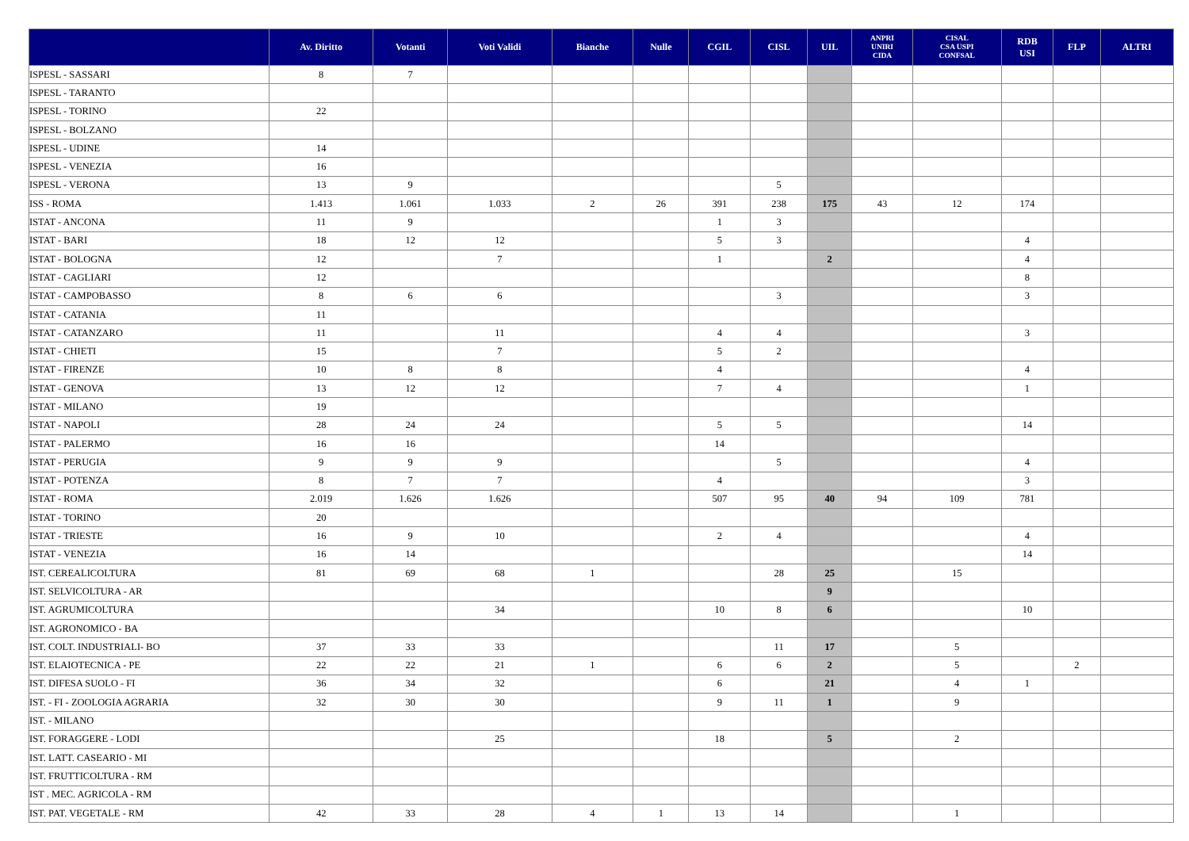| | Av. Diritto | Votanti | Voti Validi | Bianche | Nulle | CGIL | CISL | UIL | ANPRI UNIRI CIDA | CISAL CSA USPI CONFSAL | RDB USI | FLP | ALTRI |
| --- | --- | --- | --- | --- | --- | --- | --- | --- | --- | --- | --- | --- | --- |
| ISPESL - SASSARI | 8 | 7 | | | | | | | | | | | |
| ISPESL - TARANTO | | | | | | | | | | | | | |
| ISPESL - TORINO | 22 | | | | | | | | | | | | |
| ISPESL - BOLZANO | | | | | | | | | | | | | |
| ISPESL - UDINE | 14 | | | | | | | | | | | | |
| ISPESL - VENEZIA | 16 | | | | | | | | | | | | |
| ISPESL - VERONA | 13 | 9 | | | | | 5 | | | | | | |
| ISS - ROMA | 1.413 | 1.061 | 1.033 | 2 | 26 | 391 | 238 | 175 | 43 | 12 | 174 | | |
| ISTAT - ANCONA | 11 | 9 | | | | 1 | 3 | | | | | | |
| ISTAT - BARI | 18 | 12 | 12 | | | 5 | 3 | | | | 4 | | |
| ISTAT - BOLOGNA | 12 | | 7 | | | 1 | | 2 | | | 4 | | |
| ISTAT - CAGLIARI | 12 | | | | | | | | | | 8 | | |
| ISTAT - CAMPOBASSO | 8 | 6 | 6 | | | | 3 | | | | 3 | | |
| ISTAT - CATANIA | 11 | | | | | | | | | | | | |
| ISTAT - CATANZARO | 11 | | 11 | | | 4 | 4 | | | | 3 | | |
| ISTAT - CHIETI | 15 | | 7 | | | 5 | 2 | | | | | | |
| ISTAT - FIRENZE | 10 | 8 | 8 | | | 4 | | | | | 4 | | |
| ISTAT - GENOVA | 13 | 12 | 12 | | | 7 | 4 | | | | 1 | | |
| ISTAT - MILANO | 19 | | | | | | | | | | | | |
| ISTAT - NAPOLI | 28 | 24 | 24 | | | 5 | 5 | | | | 14 | | |
| ISTAT - PALERMO | 16 | 16 | | | | 14 | | | | | | | |
| ISTAT - PERUGIA | 9 | 9 | 9 | | | | 5 | | | | 4 | | |
| ISTAT - POTENZA | 8 | 7 | 7 | | | 4 | | | | | 3 | | |
| ISTAT - ROMA | 2.019 | 1.626 | 1.626 | | | 507 | 95 | 40 | 94 | 109 | 781 | | |
| ISTAT - TORINO | 20 | | | | | | | | | | | | |
| ISTAT - TRIESTE | 16 | 9 | 10 | | | 2 | 4 | | | | 4 | | |
| ISTAT - VENEZIA | 16 | 14 | | | | | | | | | 14 | | |
| IST. CEREALICOLTURA | 81 | 69 | 68 | 1 | | | 28 | 25 | | 15 | | | |
| IST. SELVICOLTURA - AR | | | | | | | | 9 | | | | | |
| IST. AGRUMICOLTURA | | | 34 | | | 10 | 8 | 6 | | | 10 | | |
| IST. AGRONOMICO - BA | | | | | | | | | | | | | |
| IST. COLT. INDUSTRIALI- BO | 37 | 33 | 33 | | | | 11 | 17 | | 5 | | | |
| IST. ELAIOTECNICA - PE | 22 | 22 | 21 | 1 | | 6 | 6 | 2 | | 5 | | 2 | |
| IST. DIFESA SUOLO - FI | 36 | 34 | 32 | | | 6 | | 21 | | 4 | 1 | | |
| IST. - FI - ZOOLOGIA AGRARIA | 32 | 30 | 30 | | | 9 | 11 | 1 | | 9 | | | |
| IST. - MILANO | | | | | | | | | | | | | |
| IST. FORAGGERE - LODI | | | 25 | | | 18 | | 5 | | 2 | | | |
| IST. LATT. CASEARIO - MI | | | | | | | | | | | | | |
| IST. FRUTTICOLTURA - RM | | | | | | | | | | | | | |
| IST . MEC. AGRICOLA - RM | | | | | | | | | | | | | |
| IST. PAT. VEGETALE - RM | 42 | 33 | 28 | 4 | 1 | 13 | 14 | | | 1 | | | |